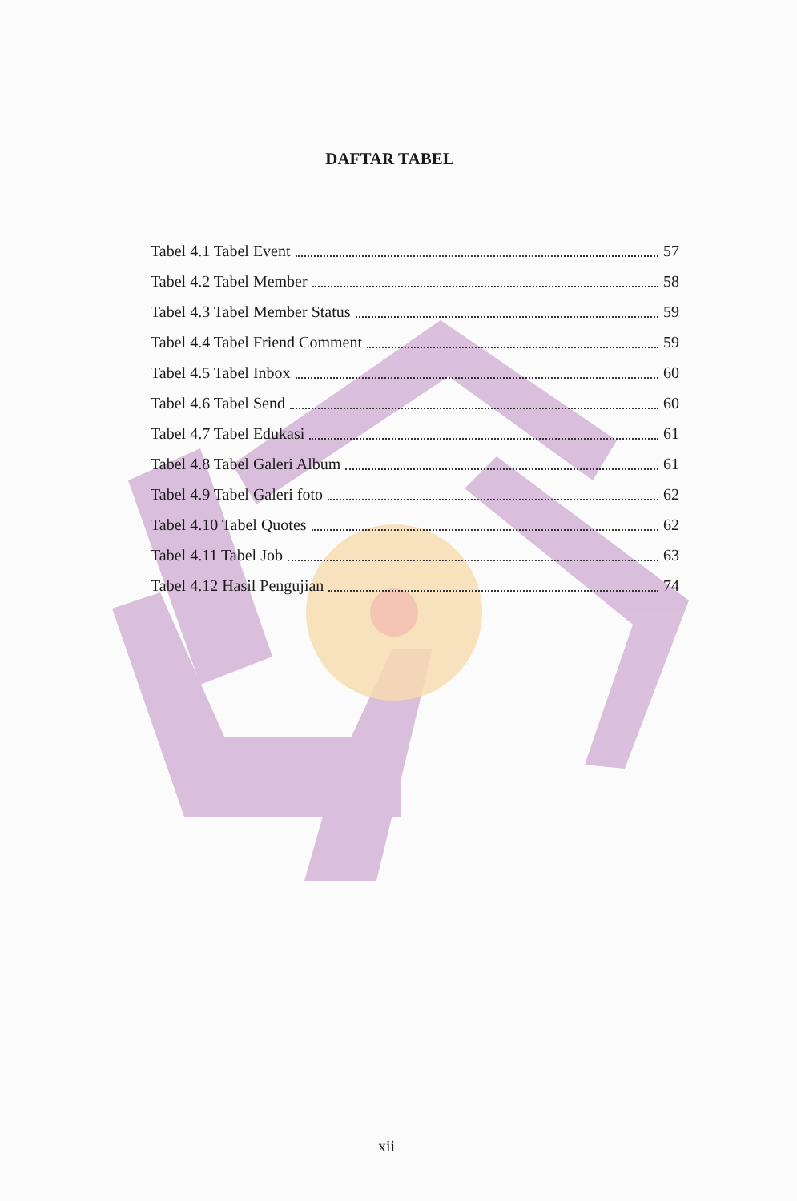DAFTAR TABEL
Tabel 4.1 Tabel Event 57
Tabel 4.2 Tabel Member 58
Tabel 4.3 Tabel Member Status 59
Tabel 4.4 Tabel Friend Comment 59
Tabel 4.5 Tabel Inbox 60
Tabel 4.6 Tabel Send 60
Tabel 4.7 Tabel Edukasi 61
Tabel 4.8 Tabel Galeri Album 61
Tabel 4.9 Tabel Galeri foto 62
Tabel 4.10 Tabel Quotes 62
Tabel 4.11 Tabel Job 63
Tabel 4.12 Hasil Pengujian 74
xii